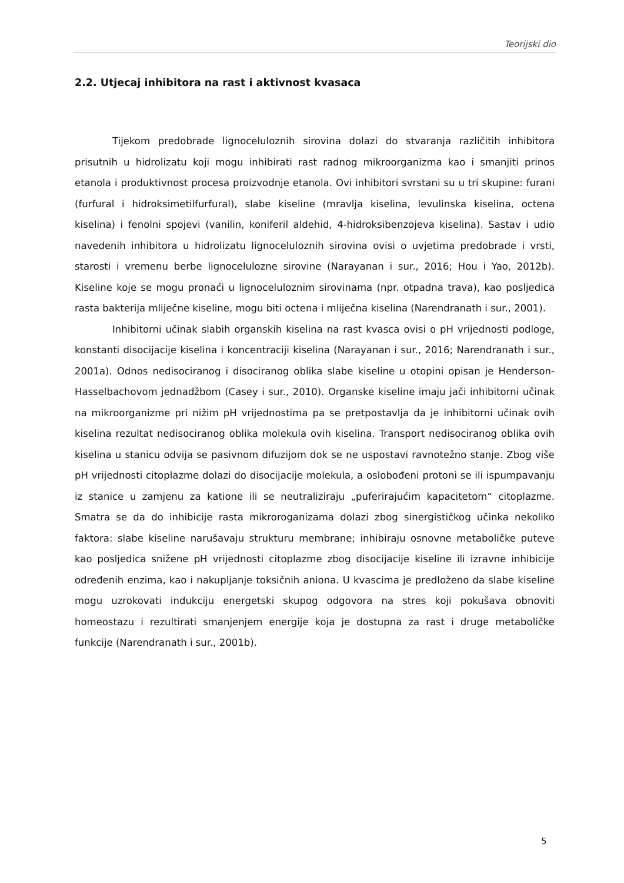Teorijski dio
2.2. Utjecaj inhibitora na rast i aktivnost kvasaca
Tijekom predobrade lignoceluloznih sirovina dolazi do stvaranja različitih inhibitora prisutnih u hidrolizatu koji mogu inhibirati rast radnog mikroorganizma kao i smanjiti prinos etanola i produktivnost procesa proizvodnje etanola. Ovi inhibitori svrstani su u tri skupine: furani (furfural i hidroksimetilfurfural), slabe kiseline (mravlja kiselina, levulinska kiselina, octena kiselina) i fenolni spojevi (vanilin, koniferil aldehid, 4-hidroksibenzojeva kiselina). Sastav i udio navedenih inhibitora u hidrolizatu lignoceluloznih sirovina ovisi o uvjetima predobrade i vrsti, starosti i vremenu berbe lignocelulozne sirovine (Narayanan i sur., 2016; Hou i Yao, 2012b). Kiseline koje se mogu pronaći u lignoceluloznim sirovinama (npr. otpadna trava), kao posljedica rasta bakterija mliječne kiseline, mogu biti octena i mliječna kiselina (Narendranath i sur., 2001).
Inhibitorni učinak slabih organskih kiselina na rast kvasca ovisi o pH vrijednosti podloge, konstanti disocijacije kiselina i koncentraciji kiselina (Narayanan i sur., 2016; Narendranath i sur., 2001a). Odnos nedisociranog i disociranog oblika slabe kiseline u otopini opisan je Henderson-Hasselbachovom jednadžbom (Casey i sur., 2010). Organske kiseline imaju jači inhibitorni učinak na mikroorganizme pri nižim pH vrijednostima pa se pretpostavlja da je inhibitorni učinak ovih kiselina rezultat nedisociranog oblika molekula ovih kiselina. Transport nedisociranog oblika ovih kiselina u stanicu odvija se pasivnom difuzijom dok se ne uspostavi ravnotežno stanje. Zbog više pH vrijednosti citoplazme dolazi do disocijacije molekula, a oslobođeni protoni se ili ispumpavanju iz stanice u zamjenu za katione ili se neutraliziraju „puferirajućim kapacitetom“ citoplazme. Smatra se da do inhibicije rasta mikroroganizama dolazi zbog sinergističkog učinka nekoliko faktora: slabe kiseline narušavaju strukturu membrane; inhibiraju osnovne metaboličke puteve kao posljedica snižene pH vrijednosti citoplazme zbog disocijacije kiseline ili izravne inhibicije određenih enzima, kao i nakupljanje toksičnih aniona. U kvascima je predloženo da slabe kiseline mogu uzrokovati indukciju energetski skupog odgovora na stres koji pokušava obnoviti homeostazu i rezultirati smanjenjem energije koja je dostupna za rast i druge metaboličke funkcije (Narendranath i sur., 2001b).
5